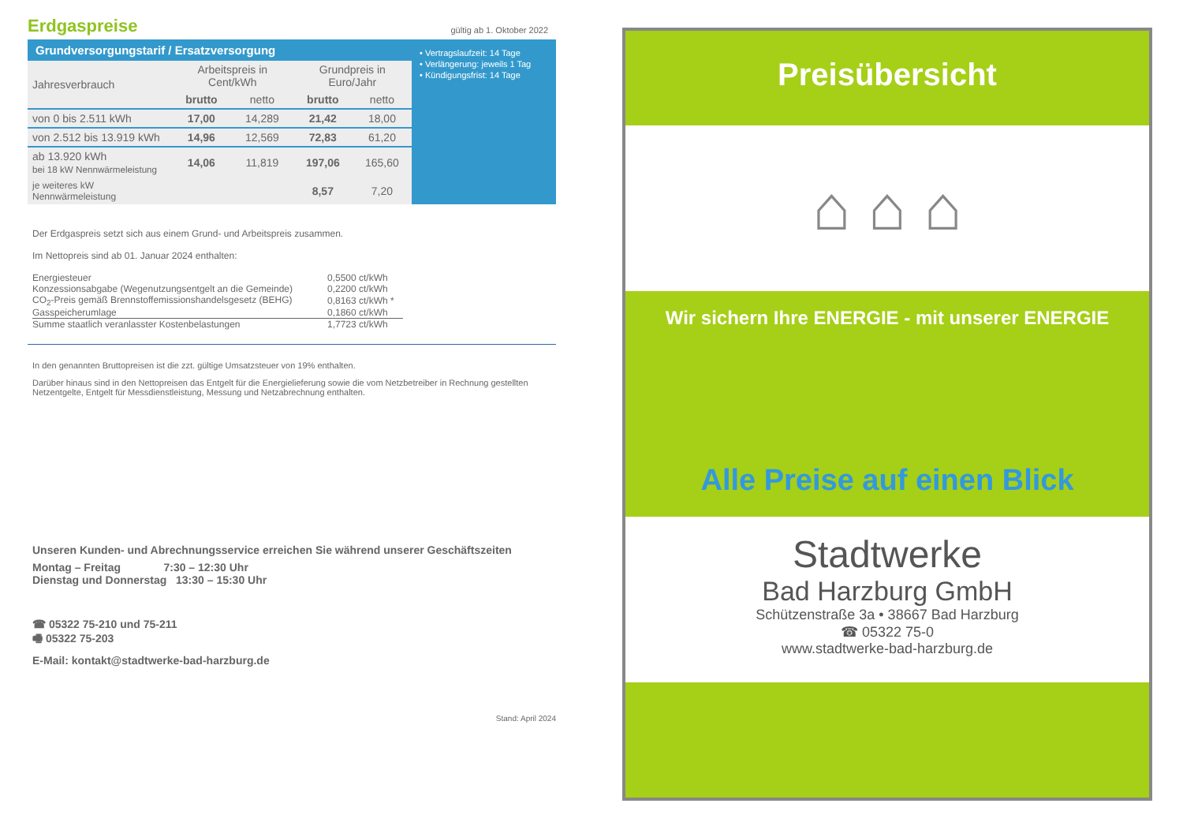Erdgaspreise
gültig ab 1. Oktober 2022
Grundversorgungstarif / Ersatzversorgung
| Jahresverbrauch | Arbeitspreis in Cent/kWh | | Grundpreis in Euro/Jahr | |
| --- | --- | --- | --- | --- |
| | brutto | netto | brutto | netto |
| von 0 bis 2.511 kWh | 17,00 | 14,289 | 21,42 | 18,00 |
| von 2.512 bis 13.919 kWh | 14,96 | 12,569 | 72,83 | 61,20 |
| ab 13.920 kWh bei 18 kW Nennwärmeleistung | 14,06 | 11,819 | 197,06 | 165,60 |
| je weiteres kW Nennwärmeleistung | | | 8,57 | 7,20 |
• Vertragslaufzeit: 14 Tage
• Verlängerung: jeweils 1 Tag
• Kündigungsfrist: 14 Tage
Der Erdgaspreis setzt sich aus einem Grund- und Arbeitspreis zusammen.
Im Nettopreis sind ab 01. Januar 2024 enthalten:
| Energiesteuer | 0,5500 ct/kWh |
| Konzessionsabgabe (Wegenutzungsentgelt an die Gemeinde) | 0,2200 ct/kWh |
| CO<sub>2</sub>-Preis gemäß Brennstoffemissionshandelsgesetz (BEHG) | 0,8163 ct/kWh * |
| Gasspeicherumlage | 0,1860 ct/kWh |
| Summe staatlich veranlasster Kostenbelastungen | 1,7723 ct/kWh |
In den genannten Bruttopreisen ist die zzt. gültige Umsatzsteuer von 19% enthalten.
Darüber hinaus sind in den Nettopreisen das Entgelt für die Energielieferung sowie die vom Netzbetreiber in Rechnung gestellten Netzentgelte, Entgelt für Messdienstleistung, Messung und Netzabrechnung enthalten.
Unseren Kunden- und Abrechnungsservice erreichen Sie während unserer Geschäftszeiten
Montag – Freitag 7:30 – 12:30 Uhr
Dienstag und Donnerstag 13:30 – 15:30 Uhr
☎ 05322 75-210 und 75-211
🖷 05322 75-203
E-Mail: kontakt@stadtwerke-bad-harzburg.de
Stand: April 2024
Preisübersicht
⌂ ⌂ ⌂
Wir sichern Ihre ENERGIE - mit unserer ENERGIE
Alle Preise auf einen Blick
Stadtwerke
Bad Harzburg GmbH
Schützenstraße 3a • 38667 Bad Harzburg
☎ 05322 75-0
www.stadtwerke-bad-harzburg.de